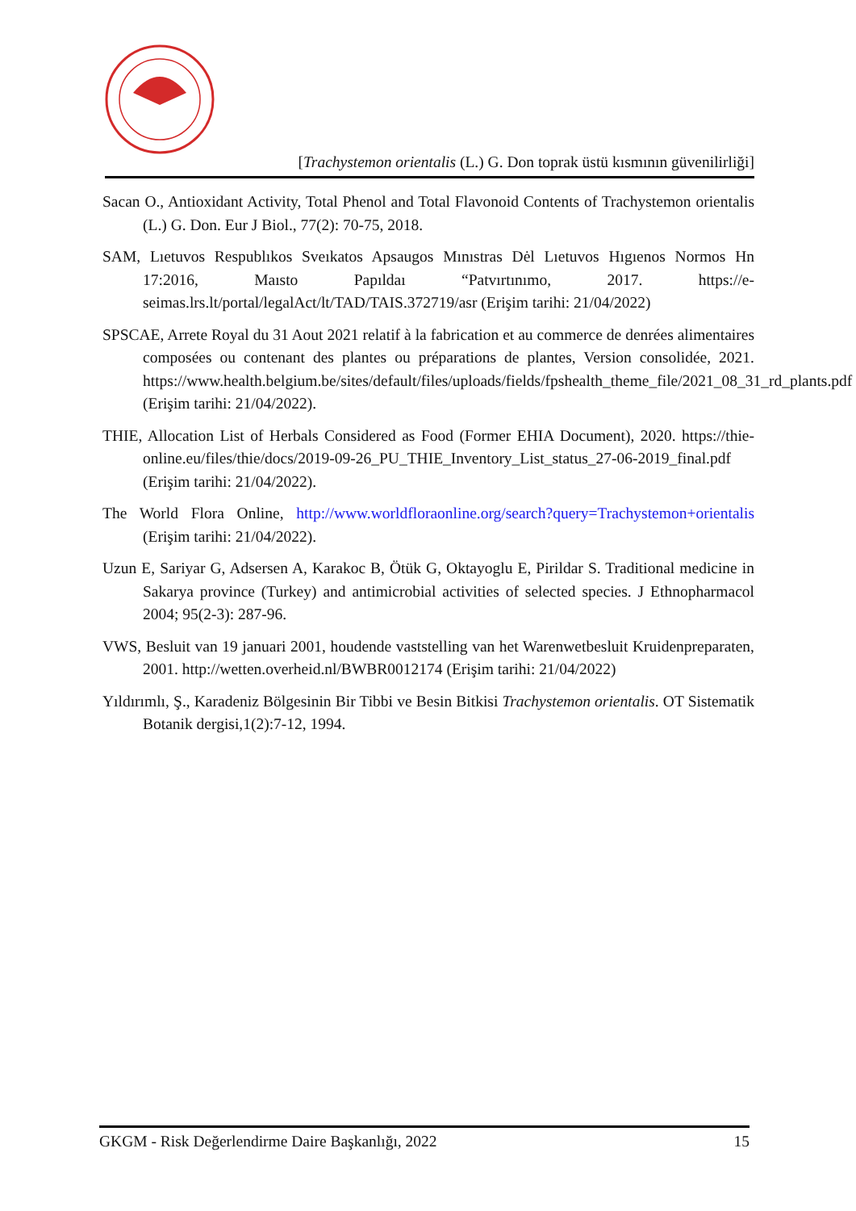[Trachystemon orientalis (L.) G. Don toprak üstü kısmının güvenilirliği]
Sacan O., Antioxidant Activity, Total Phenol and Total Flavonoid Contents of Trachystemon orientalis (L.) G. Don. Eur J Biol., 77(2): 70-75, 2018.
SAM, Lıetuvos Respublıkos Sveıkatos Apsaugos Mınıstras Dėl Lıetuvos Hıgıenos Normos Hn 17:2016, Maısto Papıldaı “Patvırtınımo, 2017. https://e-seimas.lrs.lt/portal/legalAct/lt/TAD/TAIS.372719/asr (Erişim tarihi: 21/04/2022)
SPSCAE, Arrete Royal du 31 Aout 2021 relatif à la fabrication et au commerce de denrées alimentaires composées ou contenant des plantes ou préparations de plantes, Version consolidée, 2021. https://www.health.belgium.be/sites/default/files/uploads/fields/fpshealth_theme_file/2021_08_31_rd_plants.pdf (Erişim tarihi: 21/04/2022).
THIE, Allocation List of Herbals Considered as Food (Former EHIA Document), 2020. https://thie-online.eu/files/thie/docs/2019-09-26_PU_THIE_Inventory_List_status_27-06-2019_final.pdf (Erişim tarihi: 21/04/2022).
The World Flora Online, http://www.worldfloraonline.org/search?query=Trachystemon+orientalis (Erişim tarihi: 21/04/2022).
Uzun E, Sariyar G, Adsersen A, Karakoc B, Ötük G, Oktayoglu E, Pirildar S. Traditional medicine in Sakarya province (Turkey) and antimicrobial activities of selected species. J Ethnopharmacol 2004; 95(2-3): 287-96.
VWS, Besluit van 19 januari 2001, houdende vaststelling van het Warenwetbesluit Kruidenpreparaten, 2001. http://wetten.overheid.nl/BWBR0012174 (Erişim tarihi: 21/04/2022)
Yıldırımlı, Ş., Karadeniz Bölgesinin Bir Tibbi ve Besin Bitkisi Trachystemon orientalis. OT Sistematik Botanik dergisi,1(2):7-12, 1994.
GKGM - Risk Değerlendirme Daire Başkanlığı, 2022 15